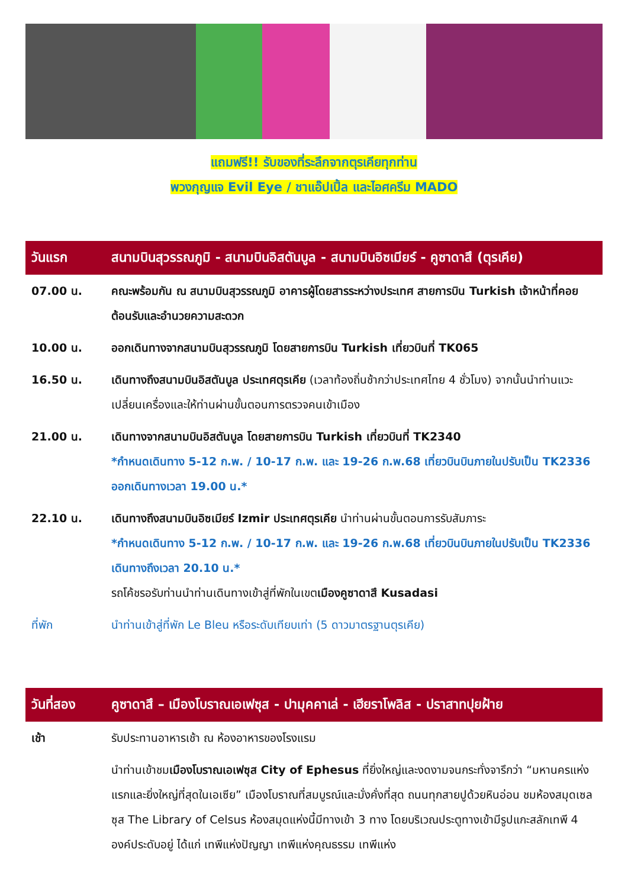แถมฟรี!! รับของที่ระลึกจากตุรเคียทุกท่าน
พวงกุญแจ Evil Eye / ชาแอ๊ปเปิ้ล และไอศครีม MADO
| วันแรก | สนามบินสุวรรณภูมิ - สนามบินอิสตันบูล - สนามบินอิซเมียร์ - คูซาดาสึ (ตุรเคีย) |
| --- | --- |
| 07.00 น. | คณะพร้อมกัน ณ สนามบินสุวรรณภูมิ อาคารผู้โดยสารระหว่างประเทศ สายการบิน Turkish เจ้าหน้าที่คอยต้อนรับและอำนวยความสะดวก |
| 10.00 น. | ออกเดินทางจากสนามบินสุวรรณภูมิ โดยสายการบิน Turkish เที่ยวบินที่ TK065 |
| 16.50 น. | เดินทางถึงสนามบินอิสตันบูล ประเทศตุรเคีย (เวลาท้องถิ่นช้ากว่าประเทศไทย 4 ชั่วโมง) จากนั้นนำท่านแวะเปลี่ยนเครื่องและให้ท่านผ่านขั้นตอนการตรวจคนเข้าเมือง |
| 21.00 น. | เดินทางจากสนามบินอิสตันบูล โดยสายการบิน Turkish เที่ยวบินที่ TK2340 *กำหนดเดินทาง 5-12 ก.พ. / 10-17 ก.พ. และ 19-26 ก.พ.68 เที่ยวบินบินภายในปรับเป็น TK2336 ออกเดินทางเวลา 19.00 น.* |
| 22.10 น. | เดินทางถึงสนามบินอิซเมียร์ Izmir ประเทศตุรเคีย นำท่านผ่านขั้นตอนการรับสัมภาระ *กำหนดเดินทาง 5-12 ก.พ. / 10-17 ก.พ. และ 19-26 ก.พ.68 เที่ยวบินบินภายในปรับเป็น TK2336 เดินทางถึงเวลา 20.10 น.* รถโค้ชรอรับท่านนำท่านเดินทางเข้าสู่ที่พักในเขต เมืองคูซาดาสึ Kusadasi |
| ที่พัก | นำท่านเข้าสู่ที่พัก Le Bleu หรือระดับเทียบเท่า (5 ดาวมาตรฐานตุรเคีย) |
| วันที่สอง | คูซาดาสึ – เมืองโบราณเอเฟซุส - ปามุคคาเล่ - เฮียราโพลิส - ปราสาทปุยฝ้าย |
| --- | --- |
| เช้า | รับประทานอาหารเช้า ณ ห้องอาหารของโรงแรม |
| | นำท่านเข้าชม เมืองโบราณเอเฟซุส City of Ephesus ที่ยิ่งใหญ่และงดงามจนกระทั่งจารึกว่า “มหานครแห่งแรกและยิ่งใหญ่ที่สุดในเอเซีย” เมืองโบราณที่สมบูรณ์และมั่งคั่งที่สุด ถนนทุกสายปูด้วยหินอ่อน ชมห้องสมุดเซลซุส The Library of Celsus ห้องสมุดแห่งนี้มีทางเข้า 3 ทาง โดยบริเวณประตูทางเข้ามีรูปแกะสลักเทพี 4 องค์ประดับอยู่ ได้แก่ เทพีแห่งปัญญา เทพีแห่งคุณธรรม เทพีแห่ง |